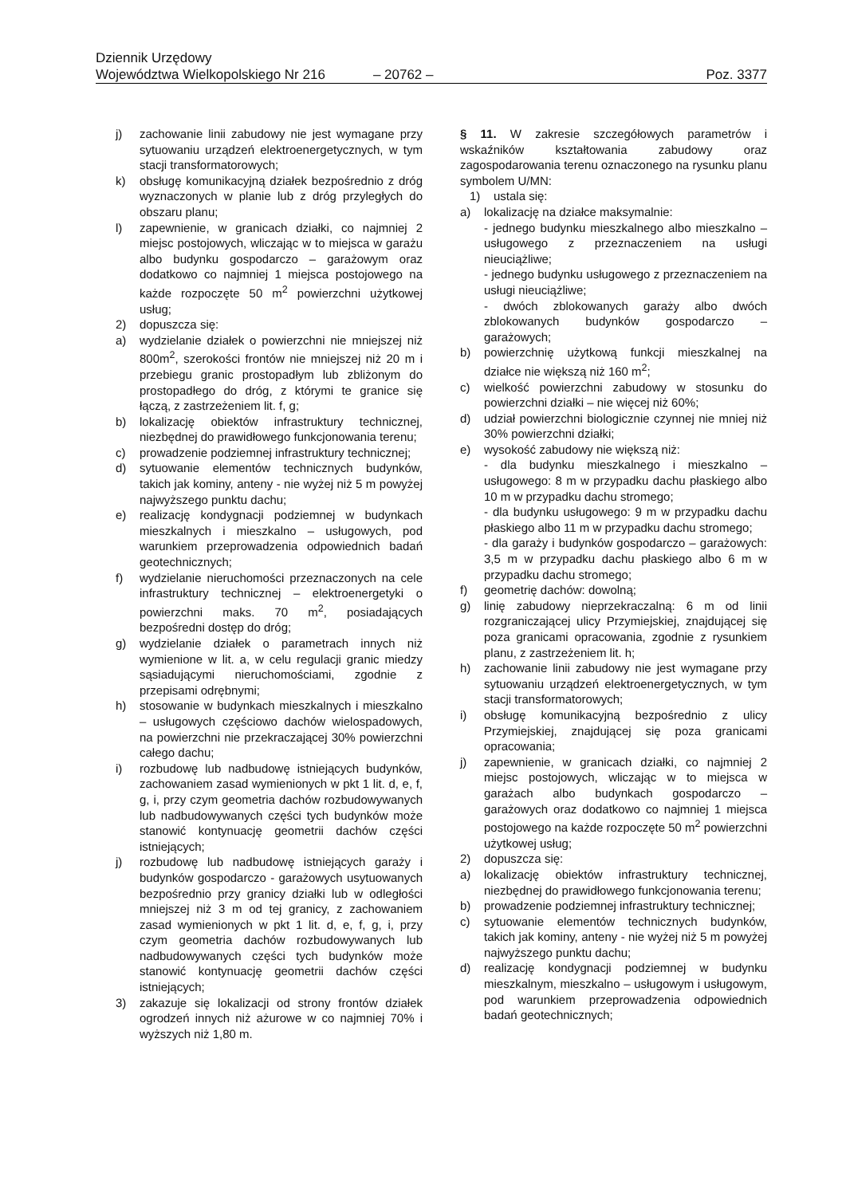Dziennik Urzędowy
Województwa Wielkopolskiego Nr 216 – 20762 – Poz. 3377
j) zachowanie linii zabudowy nie jest wymagane przy sytuowaniu urządzeń elektroenergetycznych, w tym stacji transformatorowych;
k) obsługę komunikacyjną działek bezpośrednio z dróg wyznaczonych w planie lub z dróg przyległych do obszaru planu;
l) zapewnienie, w granicach działki, co najmniej 2 miejsc postojowych, wliczając w to miejsca w garażu albo budynku gospodarczo – garażowym oraz dodatkowo co najmniej 1 miejsca postojowego na każde rozpoczęte 50 m<sup>2</sup> powierzchni użytkowej usług;
2) dopuszcza się:
a) wydzielanie działek o powierzchni nie mniejszej niż 800m<sup>2</sup>, szerokości frontów nie mniejszej niż 20 m i przebiegu granic prostopadłym lub zbliżonym do prostopadłego do dróg, z którymi te granice się łączą, z zastrzeżeniem lit. f, g;
b) lokalizację obiektów infrastruktury technicznej, niezbędnej do prawidłowego funkcjonowania terenu;
c) prowadzenie podziemnej infrastruktury technicznej;
d) sytuowanie elementów technicznych budynków, takich jak kominy, anteny - nie wyżej niż 5 m powyżej najwyższego punktu dachu;
e) realizację kondygnacji podziemnej w budynkach mieszkalnych i mieszkalno – usługowych, pod warunkiem przeprowadzenia odpowiednich badań geotechnicznych;
f) wydzielanie nieruchomości przeznaczonych na cele infrastruktury technicznej – elektroenergetyki o powierzchni maks. 70 m<sup>2</sup>, posiadających bezpośredni dostęp do dróg;
g) wydzielanie działek o parametrach innych niż wymienione w lit. a, w celu regulacji granic miedzy sąsiadującymi nieruchomościami, zgodnie z przepisami odrębnymi;
h) stosowanie w budynkach mieszkalnych i mieszkalno – usługowych częściowo dachów wielospadowych, na powierzchni nie przekraczającej 30% powierzchni całego dachu;
i) rozbudowę lub nadbudowę istniejących budynków, zachowaniem zasad wymienionych w pkt 1 lit. d, e, f, g, i, przy czym geometria dachów rozbudowywanych lub nadbudowywanych części tych budynków może stanowić kontynuację geometrii dachów części istniejących;
j) rozbudowę lub nadbudowę istniejących garaży i budynków gospodarczo - garażowych usytuowanych bezpośrednio przy granicy działki lub w odległości mniejszej niż 3 m od tej granicy, z zachowaniem zasad wymienionych w pkt 1 lit. d, e, f, g, i, przy czym geometria dachów rozbudowywanych lub nadbudowywanych części tych budynków może stanowić kontynuację geometrii dachów części istniejących;
3) zakazuje się lokalizacji od strony frontów działek ogrodzeń innych niż ażurowe w co najmniej 70% i wyższych niż 1,80 m.
§ 11. W zakresie szczegółowych parametrów i wskaźników kształtowania zabudowy oraz zagospodarowania terenu oznaczonego na rysunku planu symbolem U/MN:
1) ustala się:
a) lokalizację na działce maksymalnie:
- jednego budynku mieszkalnego albo mieszkalno – usługowego z przeznaczeniem na usługi nieuciążliwe;
- jednego budynku usługowego z przeznaczeniem na usługi nieuciążliwe;
- dwóch zblokowanych garaży albo dwóch zblokowanych budynków gospodarczo – garażowych;
b) powierzchnię użytkową funkcji mieszkalnej na działce nie większą niż 160 m<sup>2</sup>;
c) wielkość powierzchni zabudowy w stosunku do powierzchni działki – nie więcej niż 60%;
d) udział powierzchni biologicznie czynnej nie mniej niż 30% powierzchni działki;
e) wysokość zabudowy nie większą niż:
- dla budynku mieszkalnego i mieszkalno – usługowego: 8 m w przypadku dachu płaskiego albo 10 m w przypadku dachu stromego;
- dla budynku usługowego: 9 m w przypadku dachu płaskiego albo 11 m w przypadku dachu stromego;
- dla garaży i budynków gospodarczo – garażowych: 3,5 m w przypadku dachu płaskiego albo 6 m w przypadku dachu stromego;
f) geometrię dachów: dowolną;
g) linię zabudowy nieprzekraczalną: 6 m od linii rozgraniczającej ulicy Przymiejskiej, znajdującej się poza granicami opracowania, zgodnie z rysunkiem planu, z zastrzeżeniem lit. h;
h) zachowanie linii zabudowy nie jest wymagane przy sytuowaniu urządzeń elektroenergetycznych, w tym stacji transformatorowych;
i) obsługę komunikacyjną bezpośrednio z ulicy Przymiejskiej, znajdującej się poza granicami opracowania;
j) zapewnienie, w granicach działki, co najmniej 2 miejsc postojowych, wliczając w to miejsca w garażach albo budynkach gospodarczo – garażowych oraz dodatkowo co najmniej 1 miejsca postojowego na każde rozpoczęte 50 m<sup>2</sup> powierzchni użytkowej usług;
2) dopuszcza się:
a) lokalizację obiektów infrastruktury technicznej, niezbędnej do prawidłowego funkcjonowania terenu;
b) prowadzenie podziemnej infrastruktury technicznej;
c) sytuowanie elementów technicznych budynków, takich jak kominy, anteny - nie wyżej niż 5 m powyżej najwyższego punktu dachu;
d) realizację kondygnacji podziemnej w budynku mieszkalnym, mieszkalno – usługowym i usługowym, pod warunkiem przeprowadzenia odpowiednich badań geotechnicznych;